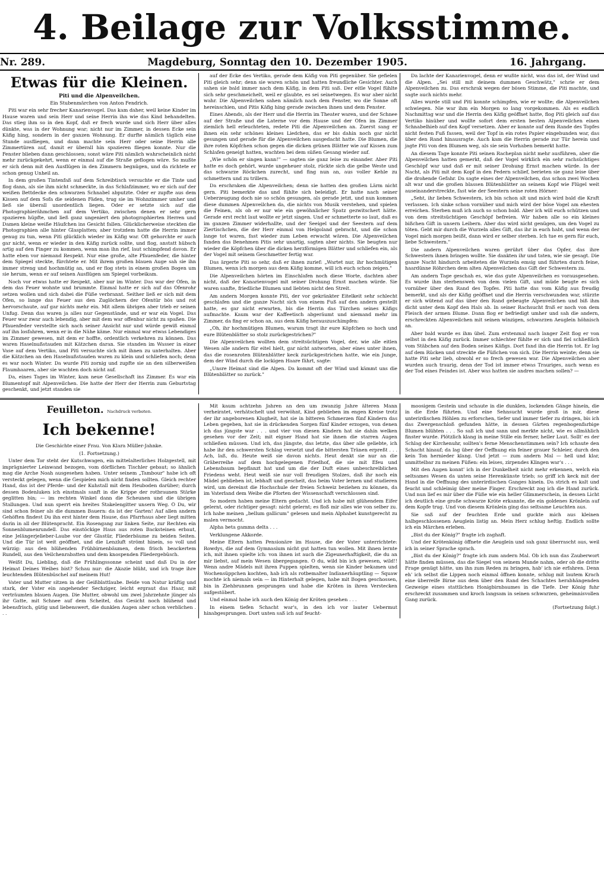4. Beilage zur Volksstimme.
Nr. 289. Magdeburg, Sonntag den 10. Dezember 1905. 16. Jahrgang.
Etwas für die Kleinen.
Piti und die Alpenveilchen.
Ein Stubenmärchen von Anton Fendrich.
Piti war ein sehr frecher Kanarienvogel. Das kam daher, weil keine Kinder im Hause waren und sein Herr und seine Herrin ihn wie das Kind behandelten. Das stieg ihm so in den Kopf, daß er frech wurde und sich Herr über alles dünkte, was in der Wohnung war; nicht nur im Zimmer, in dessen Ecke sein Käfig hing, sondern in der ganzen Wohnung. Er durfte nämlich täglich eine Stunde ausfliegen, und dann machte sein Herr oder seine Herrin alle Zimmertüren auf, damit er überall hin spazieren fliegen konnte. Nur die Fenster blieben dann geschlossen; sonst wäre Piti nämlich wahrscheinlich nicht mehr zurückgekehrt, wenn er einmal auf die Straße geflogen wäre. So mußte er sich denn mit den Ausflügen in den Zimmern begnügen, und da richtete er schon genug Unheil an.
In dem großen Tintenfaß auf dem Schreibtisch versuchte er die Tinte und flog dann, als sie ihm nicht schmeckte, in das Schlafzimmer, wo er sich auf der weißen Bettdecke den schwarzen Schnabel abputzte. Oder er zupfte aus dem Kissen auf dem Sofa die seidenen Fäden, trug sie im Wohnzimmer umher und ließ sie überall unordentlich liegen. Oder er setzte sich auf die Photographierähmchen auf dem Vertiko, zwischen denen er sehr gern spazieren hüpfte, und ließ ganz ungeniert den photographierten Herren und Damen kleine weiße Häufchen ins Gesicht fallen. Glücklicherweise steckten die Photographien alle hinter Glasplatten; aber trotzdem hatte die Herrin immer genug zu tun, wenn Piti glücklich wieder im Käfig war. Oft gehorchte er auch gar nicht, wenn er wieder in den Käfig zurück sollte, und flog, anstatt hübsch artig auf den Finger zu kommen, wenn man ihn rief, laut schimpfend davon. Er hatte eben vor niemand Respekt. Nur eine große, alte Pfauenfeder, die hinter dem Spiegel steckte, fürchtete er. Mit ihrem großen blauen Auge sah sie ihn immer streng und hochmütig an, und er flog stets in einem großen Bogen um sie herum, wenn er auf seinen Ausflügen am Spiegel vorbeikam.
Noch vor etwas hatte er Respekt, aber nur im Winter. Das war der Ofen, in dem das Feuer wohnte und brummte. Einmal hatte er sich auf das Ofenrohr setzen wollen und sich dabei die Füße verbrannt. Seither ließ er sich mit dem Ofen, so lange das Feuer aus den Zuglöchern der Ofentür bös und rot hervorschaute, auf gar nichts mehr ein. Mit allem übrigen aber trieb er seinen Unfug. Denn das waren ja alles nur Gegenstände, und er war ein Vogel. Das Feuer war zwar auch lebendig, aber mit dem war offenbar nicht zu spaßen. Die Pfauenfeder verstellte sich nach seiner Ansicht nur und würde gewiß einmal auf ihn losfahren, wenn er in die Nähe käme. Nur einmal war etwas Lebendiges im Zimmer gewesen, mit dem er hoffte, ordentlich verkehren zu können. Das waren Haselnußstauden mit Kätzchen daran. Sie standen im Wasser in einer Vase auf dem Vertiko, und Piti versuchte sich mit ihnen zu unterhalten. Aber die Kätzchen an den Haselnußstauden waren zu klein und schliefen noch; denn es war noch Winter. Da wurde Piti zornig und zupfte sie an den silberweißen Flaumhaaren, aber sie wachten doch nicht auf.
Da, eines Tages im Winter, kam neue Gesellschaft ins Zimmer. Es war ein Blumentopf mit Alpenveilchen. Die hatte der Herr der Herrin zum Geburtstag geschenkt, und jetzt standen sie
auf der Ecke des Vertiko, gerade dem Käfig von Piti gegenüber. Sie gefielen Piti gleich sehr; denn sie waren schön und hatten freundliche Gesichter. Auch sahen sie bald immer nach dem Käfig, in dem Piti saß. Der eitle Vogel fühlte sich sehr geschmeichelt, weil er glaubte, es sei seinetwegen. Es war aber nicht wahr. Die Alpenveilchen sahen nämlich nach dem Fenster, wo die Sonne oft hereinschien, und Pitis Käfig hing gerade zwischen ihnen und dem Fenster.
Eines Abends, als der Herr und die Herrin im Theater waren, und der Schnee auf der Straße und die Laterne vor dem Hause und der Ofen im Zimmer ziemlich hell erleuchteten, redete Piti die Alpenveilchen an. Zuerst sang er ihnen ein sehr schönes kleines Liedchen, das er bis dahin noch gar nicht gesungen und gerade für die Alpenveilchen ausgedacht hatte. Die Blumen, die ihre roten Köpfchen schon gegen die dicken grünen Blätter wie auf Kissen zum Schlafen geneigt hatten, wachten bei dem süßen Gesang wieder auf.
„Wie schön er singen kann!" — sagten sie ganz leise zu einander. Aber Piti hatte es doch gehört, wurde ungeheuer stolz, rückte sich die gelbe Weste und das schwarze Röckchen zurecht, und fing nun an, aus voller Kehle zu schmettern und zu trillern.
Da erschraken die Alpenveilchen; denn sie hatten den großen Lärm nicht gern. Piti bemerkte das und fühlte sich beleidigt. Er hatte nach seiner Ueberzeugung doch nie so schön gesungen, als gerade jetzt, und nun kommen diese dummen Alpenveilchen da, die nichts von Musik verstehen, und spielen die Feinen, als ob er nur wie ein gewöhnlicher Spatz gezwitschert hätte. Gerade erst recht laut wollte er jetzt singen. Und er schmetterte so laut, daß es im ganzen Zimmer widerhallte, und der Seeigel und der Seestern auf dem Ziertischchen, die der Herr einmal von Helgoland gebracht, und die schon lange tot waren, fast wieder zum Leben erwacht wären. Die Alpenveilchen fanden das Benehmen Pitis sehr unartig, sagten aber nichts. Sie beugten nur wieder die Köpfchen über die dicken herzförmigen Blätter und schliefen ein, als der Vogel mit seinem Geschmetter fertig war.
Das ärgerte Piti so sehr, daß er ihnen zurief: „Wartet nur, ihr hochmütigen Blumen, wenn ich morgen aus dem Käfig komme, will ich euch schon zeigen."
Die Alpenveilchen hörten im Einschlafen noch diese Worte, dachten aber nicht, daß der Kanarienvogel mit seiner Drohung Ernst machen würde. Sie waren sanfte, friedliche Blumen und liebten nicht den Streit.
Am andern Morgen konnte Piti, der vor gekränkter Eitelkeit sehr schlecht geschlafen und die ganze Nacht sich von einem Fuß auf den andern gestellt hatte, es gar nicht erwarten, bis die Herrin das Türchen seines Käfigs aufmachte. Kaum war der Kaffeetisch abgeräumt und niemand mehr im Zimmer, da fing er schon an, aus dem Käfig herauszuschimpfen:
„Oh, ihr hochmütigen Blumen, warum tragt ihr eure Köpfchen so hoch und eure Blütenblätter so stolz zurückgestrichen?"
Die Alpenveilchen wollten dem streitsüchtigen Vogel, der, wie alle eitlen Wesen alle andern für eitel hielt, gar nicht antworten, aber eines unter ihnen, das die rosenroten Blütenblätter keck zurückgestrichen hatte, wie ein Junge, dem der Wind durch die lockigen Haare fährt, sagte:
„Unsre Heimat sind die Alpen. Da kommt oft der Wind und kämmt uns die Blütenblätter so zurück."
Da lachte der Kanarienvogel, denn er wußte nicht, was das ist, der Wind und die Alpen. „Sei still mit deinem dummen Geschwätz," schrie er dem Alpenveilchen zu. Das erschrak wegen der bösen Stimme, die Piti machte, und sagte auch nichts mehr.
Alles wurde still und Piti konnte schimpfen, wie er wollte; die Alpenveilchen schwiegen. Nie war ihm ein Morgen so lang vorgekommen. Als es endlich Nachmittag war und die Herrin den Käfig geöffnet hatte, flog Piti gleich auf das Vertiko hinüber und wollte sofort dem ersten besten Alpenveilchen einen Schnabelhieb auf den Kopf versetzen. Aber er konnte auf dem Rande des Topfes nicht festen Fuß fassen, weil der Topf in ein rotes Papier eingebunden war, das über den Rand hinausragte. Auch kam die Herrin gerade zur Tür herein und jagte Piti von den Blumen weg, als sie sein Vorhaben bemerkt hatte.
An diesem Tage konnte Piti seinen Racheplan nicht mehr ausführen, aber die Alpenveilchen hatten gemerkt, daß der Vogel wirklich ein sehr rachsüchtiges Geschöpf war und daß er mit seiner Drohung Ernst machen würde. In der Nacht, als Piti mit dem Kopf in den Federn schlief, berieten sie ganz leise über die drohende Gefahr. Da sagte eines der Alpenveilchen, das schon zwei Wochen alt war und die großen blassen Blütenblätter an seinem Kopf wie Flügel weit auseinanderstreckte, fast wie der Seestern seine roten Hörner:
„Seht, ihr lieben Schwestern, ich bin schon alt und mich wird bald die Kraft verlassen. Ich sinke schon vornüber und mich wird der böse Vogel am ehesten erreichen. Sterben muß ich auch so schon bald. Aber ich will euch schützen und von dem streitsüchtigen Geschöpf befreien. Wir haben alle so ein kleines bißchen Gift in unsern Leibern. Aber das wird nicht genügen, um den Vogel zu töten. Gebt mir durch die Wurzeln alles Gift, das ihr in euch habt, und wenn der Vogel mich morgen beißt, dann wird er selber sterben. Ich tue es gern für euch, liebe Schwestern."
Die andern Alpenveilchen waren gerührt über das Opfer, das ihre Schwestern ihnen bringen wollte. Sie dankten ihr und taten, wie sie gesagt. Die ganze Nacht hindurch arbeiteten die Wurzeln emsig und führten durch feine, haardünne Röhrchen dem alten Alpenveilchen das Gift der Schwestern zu.
Am andern Tage geschah es, wie das gute Alpenveilchen es vorausgesehen. Es wurde ihm sterbensweh von dem vielen Gift, und müde beugte es sich vornüber über den Rand des Topfes. Piti hatte das vom Käfig aus freudig bemerkt, und als der Käfig geöffnet und die Herrin verschwunden war, stürzte er sich wütend auf das über den Rand gebeugte Alpenveilchen und biß ihm dicht unter dem Kopf den Hals ab. In seiner Rachsucht fraß er noch von dem Fleisch der armen Blume. Dann flog er befriedigt umher und sah die andern, erschreckten Alpenveilchen mit seinen winzigen, schwarzen Aeuglein höhnisch an.
Aber bald wurde es ihm übel. Zum erstenmal nach langer Zeit flog er von selbst in den Käfig zurück. Immer schlechter fühlte er sich und fiel schließlich vom Stäbchen auf den Boden seines Käfigs. Dort fand ihn die Herrin tot. Er lag auf dem Rücken und streckte die Füßchen von sich. Die Herrin weinte; denn sie hatte Piti sehr lieb, obwohl er so frech gewesen war. Die Alpenveilchen aber wurden auch traurig, denn der Tod ist immer etwas Trauriges, auch wenn es der Tod eines Feindes ist. Aber was hatten sie andres machen sollen? —
Feuilleton. Nachdruck verboten.
Ich bekenne!
Die Geschichte einer Frau. Von Klara Müller-Jahnke.
(1. Fortsetzung.)
Unter dem Tor steht der Kutschwagen, ein mittelalterliches Holzgestell, mit imprägnierter Leinwand bezogen, vom dörflichen Tischler gebaut; so ähnlich mag die Arche Noah ausgesehen haben. Unter seinem „Tambour" habe ich oft versteckt gelegen, wenn die Gespielen mich nicht finden sollten. Gleich rechter Hand, das ist der Pferde- und der Kuhstall mit dem Heuboden darüber; durch dessen Bodenluken ich einstmals sanft in die Krippe der rotbraunen Stärke geglitten bin; — im rechten Winkel dann die Scheunen und die übrigen Stallungen. Und nun sperrt ein breites Stakelengitter unsern Weg. O Du, wir sind schon feiner als die dummen Bauern: da ist der Garten! Auf allen andern Gehöften findest Du ihn erst hinter dem Hause, das Pfarrhaus aber liegt mitten darin in all der Blütenpracht. Ein Rosengang zur linken Seite, zur Rechten ein Sonnenblumenrundell. Das einstöckige Haus aus roten Backsteinen erbaut, eine Jelängerjelieber-Laube vor der Glastür, Fliederbäume zu beiden Seiten. Und die Tür ist weit geöffnet, und die Lenzluft strömt hinein, so voll und würzig: aus den blühenden Frühbirnenbäumen, dem frisch beackertem Rundell, aus den Veilchenrabatten und dem knospenden Fliedergebüsch.
Weißt Du, Liebling, daß die Frühlingssonne scheint und daß Du in der Heimat Deines Weibes bist? Schau nur: die Akazie blüht, und ich trage ihre leuchtenden Blütenbüschel auf meinem Hut!
Vater und Mutter sitzen in der Geißblattlaube. Beide von Natur kräftig und stark, der Vater ein angehender Sechziger, leicht ergraut das Haar, mit verträumten blauen Augen. Die Mutter, obwohl um zwei Jahrzehnte jünger als ihr Gatte, mit Schnee auf dem Scheitel, das Gesicht noch blühend und lebensfrisch, gütig und liebenswert, die dunklen Augen aber schon verblichen . . .
Mit kaum achtzehn Jahren an den um zwanzig Jahre älteren Mann verheiratet, verhätschelt und verwöhnt, Kind geblieben im engen Kreise trotz der ihr angeborenen Klugheit, hat sie in bitteren Schmerzen fünf Kindern das Leben gegeben, hat sie in drückenden Sorgen fünf Kinder erzogen, von denen ich das jüngste war . . . und vier von diesen Kindern hat sie dahin welken gesehen vor der Zeit; mit eigner Hand hat sie ihnen die starren Augen schließen müssen. Und ich, das jüngste, das letzte, das über alle geliebte, ich habe ihr den schwersten Schlag versetzt und die bittersten Tränen erpreßt . . . Ach, laß, du. Heute weiß sie davon nichts. Heut denkt sie nur an die Gräberreihe auf dem hochgelegenen Friedhof, die sie mit Efeu und Lebensbaum bepflanzt hat und um die der Duft eines unbeschreiblichen Friedens weht. Heut weiß sie nur voll freudigen Stolzes, daß ihr noch ein Mädel geblieben ist, lebhaft und gescheit, das beim Vater lernen und studieren wird, um dereinst die Hochschule der freien Schweiz beziehen zu können, da im Vaterland dem Weibe die Pforten der Wissenschaft verschlossen sind.
So modern haben meine Eltern gedacht. Und ich habe mit glühendem Eifer gelernt, oder richtiger gesagt: nicht gelernt; es floß mir alles wie von selber zu. Ich habe meinen „bellum gallicum" gelesen und mein Alphabet kunstgerecht zu malen vermocht.
Alpha beta gamma delta . . .
Verklungene Akkorde.
Meine Eltern hatten Pensionäre im Hause, die der Vater unterrichtete: Rowdys, die auf dem Gymnasium nicht gut hatten tun wollen. Mit ihnen lernte ich, mit ihnen spielte ich: von ihnen ist auch die Zigeunerhaftigkeit, die du an mir liebst, auf mein Wesen übergegangen. O du, wild bin ich gewesen, wild!! Wenn andre Mädels mit ihren Puppen spielten, wenn sie Kinder bekamen und Wochensüppchen kochten, hab ich als rotbemalter Indianerhäuptling — Squaw mochte ich niemals sein — im Hinterhalt gelegen, habe mit Bogen geschossen, bin in Ziehbrunnen gesprungen und habe die Kröten in ihren Verstecken aufgestöbert.
Und einmal habe ich auch den König der Kröten gesehen . . .
In einem tiefen Schacht war's, in den ich vor lauter Uebermut hinabgesprungen. Dort unten saß ich auf feucht-
moosigem Gestein und schaute in die dunklen, lockenden Gänge hinein, die in die Erde führten. Und eine Sehnsucht wurde groß in mir, diese unterirdischen Höhlen zu erforschen, tiefer und immer tiefer zu dringen, bis ich das Zwergenschloß gefunden hätte, in dessen Gärten regenbogenfarbige Blumen blühten . . . So saß ich und sann und merkte nicht, wie es allmählich finster wurde. Plötzlich klang in meine Stille ein ferner, heller Laut. Sollt' es der Schlag der Kirchenuhr, sollten's ferne Menschenstimmen sein? Ich schaute den Schacht hinauf; da lag über der Oeffnung ein feiner grauer Schleier, durch den kein Ton hernieder klang. Und jetzt — zum andern Mal — hell und klar, unmittelbar zu meinen Füßen: ein leises, zirpendes Klingen war's . . .
Mit den Augen konnt' ich in der Dunkelheit nicht mehr erkennen, welch ein seltsames Wesen da unten seine Herenkünste trieb; so griff ich keck mit der Hand in die Oeffnung des unterirdischen Ganges hinein. Da strich es kalt und feucht und schleimig über meine Finger. Erschreckt zog ich die Hand zurück. Und nun lief es mir über die Füße wie ein heller Glimmerschein, in dessen Licht ich deutlich eine große schwarze Kröte erkannte, die ein goldenes Krönlein auf dem Kopfe trug. Und von diesem Krönlein ging das seltsame Leuchten aus.
Sie saß auf der feuchten Erde und guckte mich aus kleinen halbgeschlossenen Aeuglein listig an. Mein Herz schlug heftig. Endlich sollte ich ein Märchen erleben.
„Bist du der König?" fragte ich zaghaft.
Und der Krötenkönig öffnete die Aeuglein und sah ganz überrascht aus, weil ich in seiner Sprache sprach.
„Bist du der König?" fragte ich zum andern Mal. Ob ich nun das Zauberwort hätte finden müssen, das die Siegel von seinem Munde nahm, oder ob die dritte Frage genügt hätte, um ihn zum Reden zu bringen, hab' ich nie erfahren. Denn eh' ich selbst die Lippen noch einmal öffnen konnte, schlug mit lautem Krach eine überreife Birne aus dem über den Rand des Schachtes herabhängenden Gezweige eines stattlichen Honigbirnbaumes in die Tiefe. Der König fuhr erschreckt zusammen und kroch langsam in seinen schwarzen, geheimnisvollen Gang zurück.
(Fortsetzung folgt.)